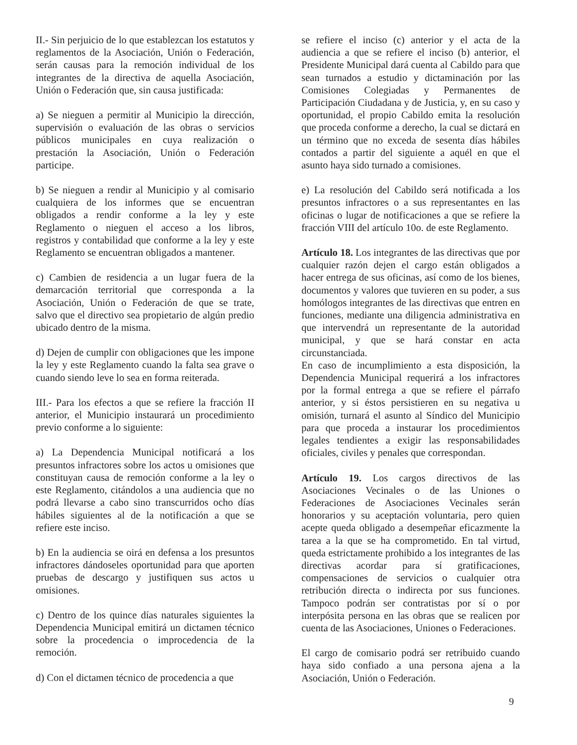II.- Sin perjuicio de lo que establezcan los estatutos y reglamentos de la Asociación, Unión o Federación, serán causas para la remoción individual de los integrantes de la directiva de aquella Asociación, Unión o Federación que, sin causa justificada:
a) Se nieguen a permitir al Municipio la dirección, supervisión o evaluación de las obras o servicios públicos municipales en cuya realización o prestación la Asociación, Unión o Federación participe.
b) Se nieguen a rendir al Municipio y al comisario cualquiera de los informes que se encuentran obligados a rendir conforme a la ley y este Reglamento o nieguen el acceso a los libros, registros y contabilidad que conforme a la ley y este Reglamento se encuentran obligados a mantener.
c) Cambien de residencia a un lugar fuera de la demarcación territorial que corresponda a la Asociación, Unión o Federación de que se trate, salvo que el directivo sea propietario de algún predio ubicado dentro de la misma.
d) Dejen de cumplir con obligaciones que les impone la ley y este Reglamento cuando la falta sea grave o cuando siendo leve lo sea en forma reiterada.
III.- Para los efectos a que se refiere la fracción II anterior, el Municipio instaurará un procedimiento previo conforme a lo siguiente:
a) La Dependencia Municipal notificará a los presuntos infractores sobre los actos u omisiones que constituyan causa de remoción conforme a la ley o este Reglamento, citándolos a una audiencia que no podrá llevarse a cabo sino transcurridos ocho días hábiles siguientes al de la notificación a que se refiere este inciso.
b) En la audiencia se oirá en defensa a los presuntos infractores dándoseles oportunidad para que aporten pruebas de descargo y justifiquen sus actos u omisiones.
c) Dentro de los quince días naturales siguientes la Dependencia Municipal emitirá un dictamen técnico sobre la procedencia o improcedencia de la remoción.
d) Con el dictamen técnico de procedencia a que
se refiere el inciso (c) anterior y el acta de la audiencia a que se refiere el inciso (b) anterior, el Presidente Municipal dará cuenta al Cabildo para que sean turnados a estudio y dictaminación por las Comisiones Colegiadas y Permanentes de Participación Ciudadana y de Justicia, y, en su caso y oportunidad, el propio Cabildo emita la resolución que proceda conforme a derecho, la cual se dictará en un término que no exceda de sesenta días hábiles contados a partir del siguiente a aquél en que el asunto haya sido turnado a comisiones.
e) La resolución del Cabildo será notificada a los presuntos infractores o a sus representantes en las oficinas o lugar de notificaciones a que se refiere la fracción VIII del artículo 10o. de este Reglamento.
Artículo 18. Los integrantes de las directivas que por cualquier razón dejen el cargo están obligados a hacer entrega de sus oficinas, así como de los bienes, documentos y valores que tuvieren en su poder, a sus homólogos integrantes de las directivas que entren en funciones, mediante una diligencia administrativa en que intervendrá un representante de la autoridad municipal, y que se hará constar en acta circunstanciada.
En caso de incumplimiento a esta disposición, la Dependencia Municipal requerirá a los infractores por la formal entrega a que se refiere el párrafo anterior, y si éstos persistieren en su negativa u omisión, turnará el asunto al Síndico del Municipio para que proceda a instaurar los procedimientos legales tendientes a exigir las responsabilidades oficiales, civiles y penales que correspondan.
Artículo 19. Los cargos directivos de las Asociaciones Vecinales o de las Uniones o Federaciones de Asociaciones Vecinales serán honorarios y su aceptación voluntaria, pero quien acepte queda obligado a desempeñar eficazmente la tarea a la que se ha comprometido. En tal virtud, queda estrictamente prohibido a los integrantes de las directivas acordar para sí gratificaciones, compensaciones de servicios o cualquier otra retribución directa o indirecta por sus funciones. Tampoco podrán ser contratistas por sí o por interpósita persona en las obras que se realicen por cuenta de las Asociaciones, Uniones o Federaciones.
El cargo de comisario podrá ser retribuido cuando haya sido confiado a una persona ajena a la Asociación, Unión o Federación.
9